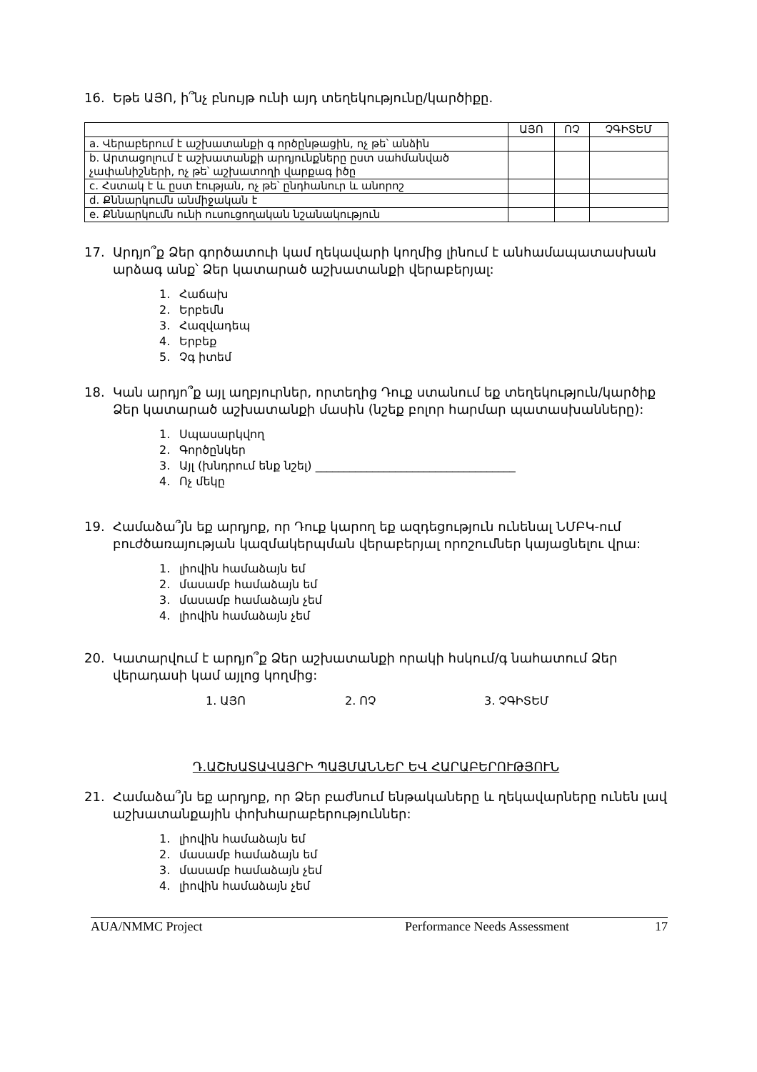16. Եթե ԱՅՈ, ի՞նչ բնույթ ունի այդ տեղեկությունը/կարծիքը.
| | ԱՅՈ | ՈՉ | ՉԳԻՏԵՄ |
| --- | --- | --- | --- |
| a. Վերաբերում է աշխատանքի գ ործընթացին, ոչ թե՝ անձին | | | |
| b. Արտացոլում է աշխատանքի արդյունքները ըստ սահմանված չափանիշների, ոչ թե՝ աշխատողի վարքագ իծը | | | |
| c. Հստակ է և ըստ էության, ոչ թե՝ ընդհանուր և անորոշ | | | |
| d. Քննարկումն անմիջական է | | | |
| e. Քննարկումն ունի ուսուցողական նշանակություն | | | |
17. Արդյո՞ք Ձեր գործատուի կամ ղեկավարի կողմից լինում է անհամապատասխան արձագ անք՝ Ձեր կատարած աշխատանքի վերաբերյալ:
1. Հաճախ
2. Երբեմն
3. Հազվադեպ
4. Երբեք
5. Չգ իտեմ
18. Կան արդյո՞ք այլ աղբյուրներ, որտեղից Դուք ստանում եք տեղեկություն/կարծիք Ձեր կատարած աշխատանքի մասին (նշեք բոլոր հարմար պատասխանները):
1. Սպասարկվող
2. Գործընկեր
3. Այլ (խնդրում ենք նշել) ___________________________________
4. Ոչ մեկը
19. Համաձա՞յն եք արդյոք, որ Դուք կարող եք ազդեցություն ունենալ ՆՄԲԿ-ում բուժծառայության կազմակերպման վերաբերյալ որոշումներ կայացնելու վրա:
1. լիովին համաձայն եմ
2. մասամբ համաձայն եմ
3. մասամբ համաձայն չեմ
4. լիովին համաձայն չեմ
20. Կատարվում է արդյո՞ք Ձեր աշխատանքի որակի հսկում/գ նահատում Ձեր վերադասի կամ այլոց կողմից:
1. ԱՅՈ 2. ՈՉ 3. ՉԳԻՏԵՄ
Դ.ԱՇԽԱՏԱՎԱՅՐԻ ՊԱՅՄԱՆՆԵՐ ԵՎ ՀԱՐԱԲԵՐՈՒԹՅՈՒՆ
21. Համաձա՞յն եք արդյոք, որ Ձեր բաժնում ենթակաները և ղեկավարները ունեն լավ աշխատանքային փոխհարաբերություններ:
1. լիովին համաձայն եմ
2. մասամբ համաձայն եմ
3. մասամբ համաձայն չեմ
4. լիովին համաձայն չեմ
AUA/NMMC Project Performance Needs Assessment 17